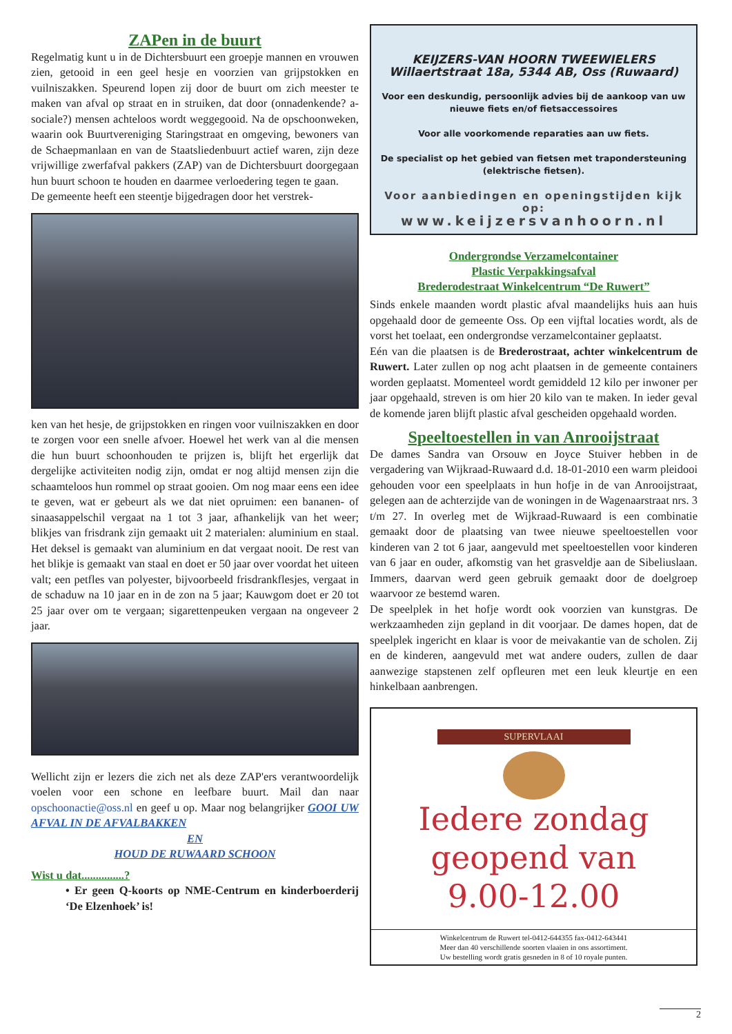ZAPen in de buurt
Regelmatig kunt u in de Dichtersbuurt een groepje mannen en vrouwen zien, getooid in een geel hesje en voorzien van grijpstokken en vuilniszakken. Speurend lopen zij door de buurt om zich meester te maken van afval op straat en in struiken, dat door (onnadenkende? a-sociale?) mensen achteloos wordt weggegooid. Na de opschoonweken, waarin ook Buurtvereniging Staringstraat en omgeving, bewoners van de Schaepmanlaan en van de Staatsliedenbuurt actief waren, zijn deze vrijwillige zwerfafval pakkers (ZAP) van de Dichtersbuurt doorgegaan hun buurt schoon te houden en daarmee verloedering tegen te gaan.
De gemeente heeft een steentje bijgedragen door het verstrek-
ken van het hesje, de grijpstokken en ringen voor vuilniszakken en door te zorgen voor een snelle afvoer. Hoewel het werk van al die mensen die hun buurt schoonhouden te prijzen is, blijft het ergerlijk dat dergelijke activiteiten nodig zijn, omdat er nog altijd mensen zijn die schaamteloos hun rommel op straat gooien. Om nog maar eens een idee te geven, wat er gebeurt als we dat niet opruimen: een bananen- of sinaasappelschil vergaat na 1 tot 3 jaar, afhankelijk van het weer; blikjes van frisdrank zijn gemaakt uit 2 materialen: aluminium en staal. Het deksel is gemaakt van aluminium en dat vergaat nooit. De rest van het blikje is gemaakt van staal en doet er 50 jaar over voordat het uiteen valt; een petfles van polyester, bijvoorbeeld frisdrankflesjes, vergaat in de schaduw na 10 jaar en in de zon na 5 jaar; Kauwgom doet er 20 tot 25 jaar over om te vergaan; sigarettenpeuken vergaan na ongeveer 2 jaar.
Wellicht zijn er lezers die zich net als deze ZAP'ers verantwoordelijk voelen voor een schone en leefbare buurt. Mail dan naar opschoonactie@oss.nl en geef u op. Maar nog belangrijker GOOI UW AFVAL IN DE AFVALBAKKEN
EN
HOUD DE RUWAARD SCHOON
Wist u dat...............?
• Er geen Q-koorts op NME-Centrum en kinderboerderij ‘De Elzenhoek’ is!
KEIJZERS-VAN HOORN TWEEWIELERS
Willaertstraat 18a, 5344 AB, Oss (Ruwaard)
Voor een deskundig, persoonlijk advies bij de aankoop van uw nieuwe fiets en/of fietsaccessoires
Voor alle voorkomende reparaties aan uw fiets.
De specialist op het gebied van fietsen met trapondersteuning (elektrische fietsen).
Voor aanbiedingen en openingstijden kijk op:
www.keijzersvanhoorn.nl
Ondergrondse Verzamelcontainer
Plastic Verpakkingsafval
Brederodestraat Winkelcentrum “De Ruwert”
Sinds enkele maanden wordt plastic afval maandelijks huis aan huis opgehaald door de gemeente Oss. Op een vijftal locaties wordt, als de vorst het toelaat, een ondergrondse verzamelcontainer geplaatst.
Eén van die plaatsen is de Brederostraat, achter winkelcentrum de Ruwert. Later zullen op nog acht plaatsen in de gemeente containers worden geplaatst. Momenteel wordt gemiddeld 12 kilo per inwoner per jaar opgehaald, streven is om hier 20 kilo van te maken. In ieder geval de komende jaren blijft plastic afval gescheiden opgehaald worden.
Speeltoestellen in van Anrooijstraat
De dames Sandra van Orsouw en Joyce Stuiver hebben in de vergadering van Wijkraad-Ruwaard d.d. 18-01-2010 een warm pleidooi gehouden voor een speelplaats in hun hofje in de van Anrooijstraat, gelegen aan de achterzijde van de woningen in de Wagenaarstraat nrs. 3 t/m 27. In overleg met de Wijkraad-Ruwaard is een combinatie gemaakt door de plaatsing van twee nieuwe speeltoestellen voor kinderen van 2 tot 6 jaar, aangevuld met speeltoestellen voor kinderen van 6 jaar en ouder, afkomstig van het grasveldje aan de Sibeliuslaan. Immers, daarvan werd geen gebruik gemaakt door de doelgroep waarvoor ze bestemd waren.
De speelplek in het hofje wordt ook voorzien van kunstgras. De werkzaamheden zijn gepland in dit voorjaar. De dames hopen, dat de speelplek ingericht en klaar is voor de meivakantie van de scholen. Zij en de kinderen, aangevuld met wat andere ouders, zullen de daar aanwezige stapstenen zelf opfleuren met een leuk kleurtje en een hinkelbaan aanbrengen.
SUPERVLAAI
Iedere zondag
geopend van
9.00-12.00
Winkelcentrum de Ruwert tel-0412-644355 fax-0412-643441
Meer dan 40 verschillende soorten vlaaien in ons assortiment.
Uw bestelling wordt gratis gesneden in 8 of 10 royale punten.
2